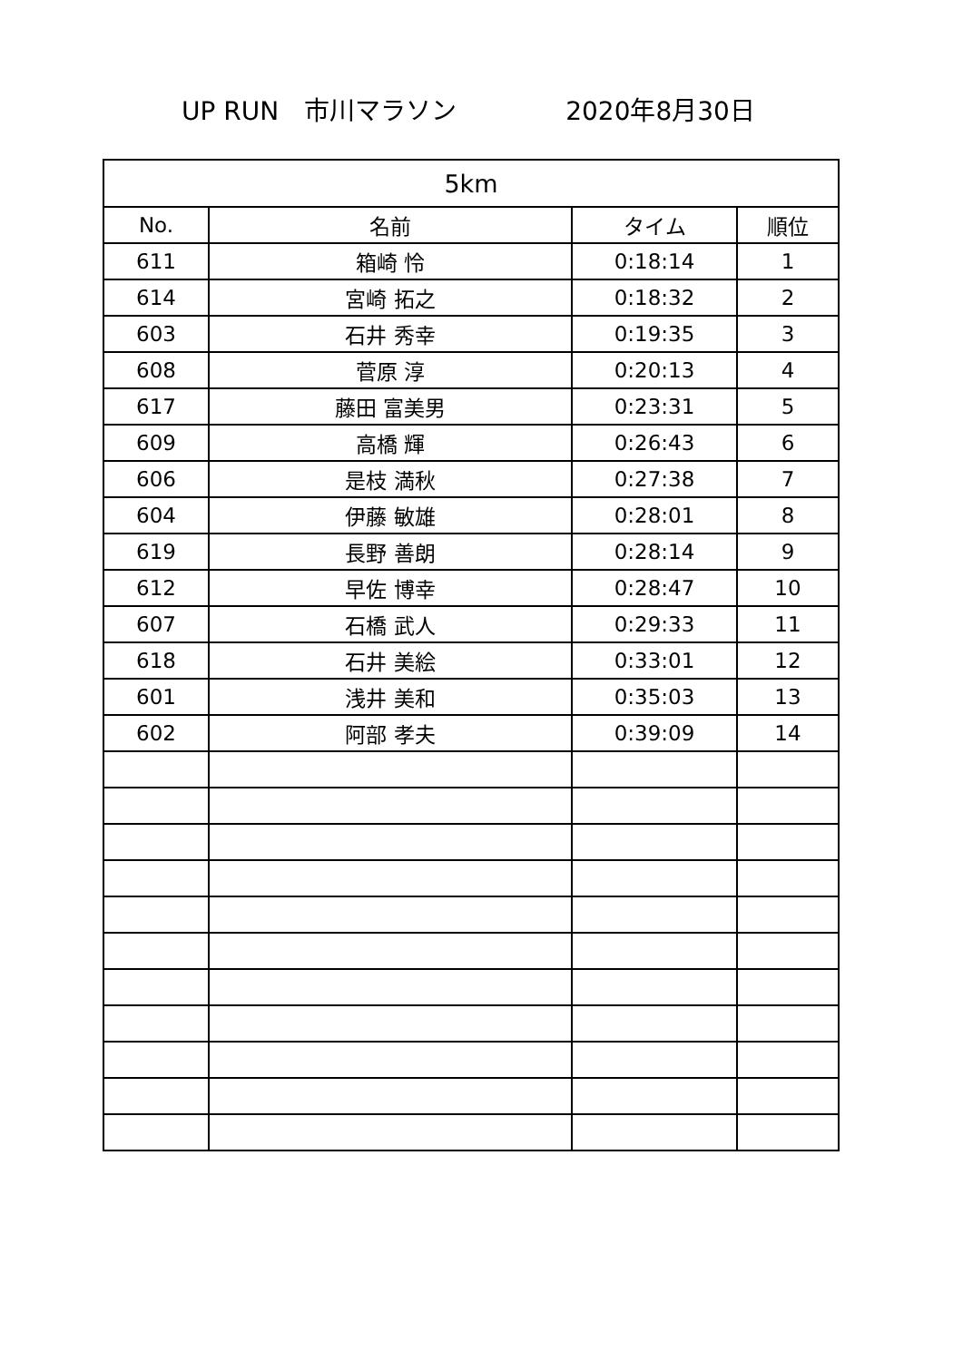UP RUN　市川マラソン 2020年8月30日
| 5km | | | |
| --- | --- | --- | --- |
| No. | 名前 | タイム | 順位 |
| 611 | 箱崎 怜 | 0:18:14 | 1 |
| 614 | 宮崎 拓之 | 0:18:32 | 2 |
| 603 | 石井 秀幸 | 0:19:35 | 3 |
| 608 | 菅原 淳 | 0:20:13 | 4 |
| 617 | 藤田 富美男 | 0:23:31 | 5 |
| 609 | 高橋 輝 | 0:26:43 | 6 |
| 606 | 是枝 満秋 | 0:27:38 | 7 |
| 604 | 伊藤 敏雄 | 0:28:01 | 8 |
| 619 | 長野 善朗 | 0:28:14 | 9 |
| 612 | 早佐 博幸 | 0:28:47 | 10 |
| 607 | 石橋 武人 | 0:29:33 | 11 |
| 618 | 石井 美絵 | 0:33:01 | 12 |
| 601 | 浅井 美和 | 0:35:03 | 13 |
| 602 | 阿部 孝夫 | 0:39:09 | 14 |